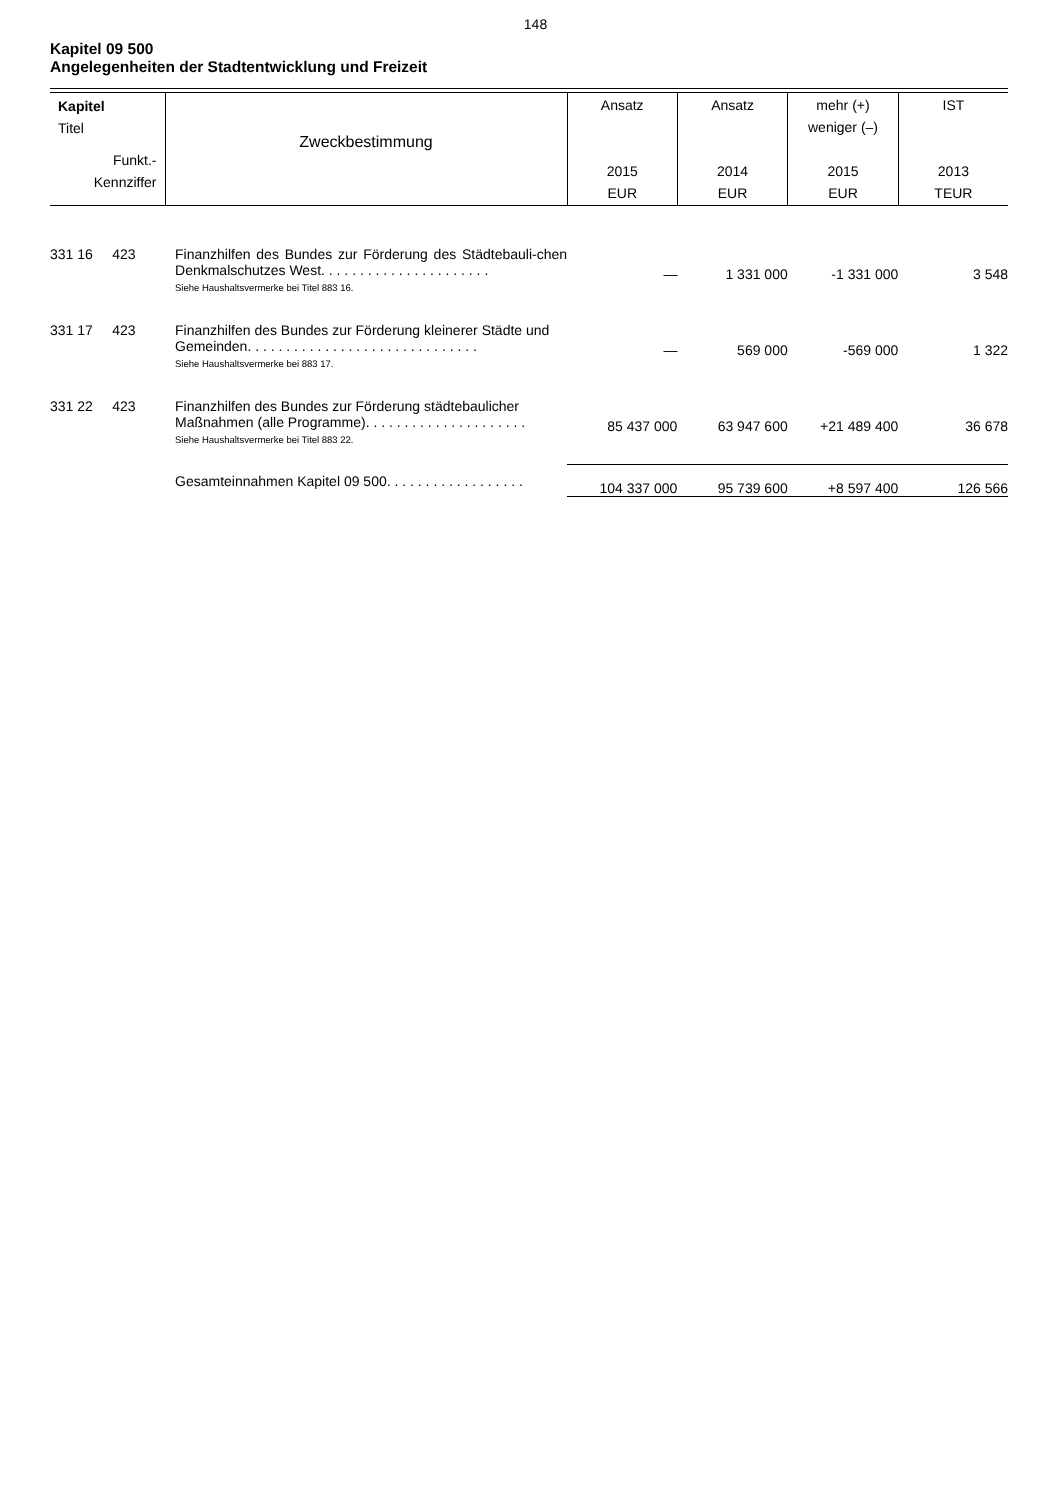148
Kapitel 09 500
Angelegenheiten der Stadtentwicklung und Freizeit
| Kapitel Titel Funkt.- Kennziffer | Zweckbestimmung | Ansatz 2015 EUR | Ansatz 2014 EUR | mehr (+) weniger (–) 2015 EUR | IST 2013 TEUR |
| --- | --- | --- | --- | --- | --- |
| 331 16 423 | Finanzhilfen des Bundes zur Förderung des Städtebauli-chen Denkmalschutzes West. . . . . . . . . . . . . . . . . . . . . . Siehe Haushaltsvermerke bei Titel 883 16. | — | 1 331 000 | -1 331 000 | 3 548 |
| 331 17 423 | Finanzhilfen des Bundes zur Förderung kleinerer Städte und Gemeinden. . . . . . . . . . . . . . . . . . . . . . . . . . . . . . Siehe Haushaltsvermerke bei 883 17. | — | 569 000 | -569 000 | 1 322 |
| 331 22 423 | Finanzhilfen des Bundes zur Förderung städtebaulicher Maßnahmen (alle Programme). . . . . . . . . . . . . . . . . . . . . Siehe Haushaltsvermerke bei Titel 883 22. | 85 437 000 | 63 947 600 | +21 489 400 | 36 678 |
| | Gesamteinnahmen Kapitel 09 500. . . . . . . . . . . . . . . . . . | 104 337 000 | 95 739 600 | +8 597 400 | 126 566 |